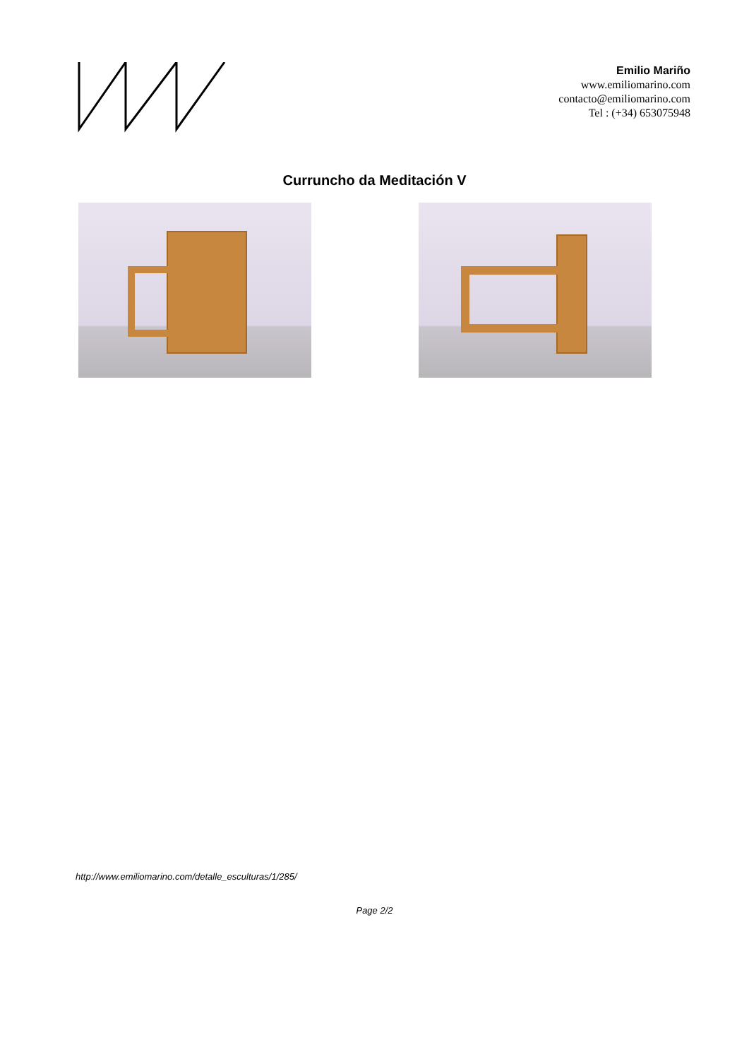Emilio Mariño
www.emiliomarino.com
contacto@emiliomarino.com
Tel : (+34) 653075948
Curruncho da Meditación V
http://www.emiliomarino.com/detalle_esculturas/1/285/
Page 2/2